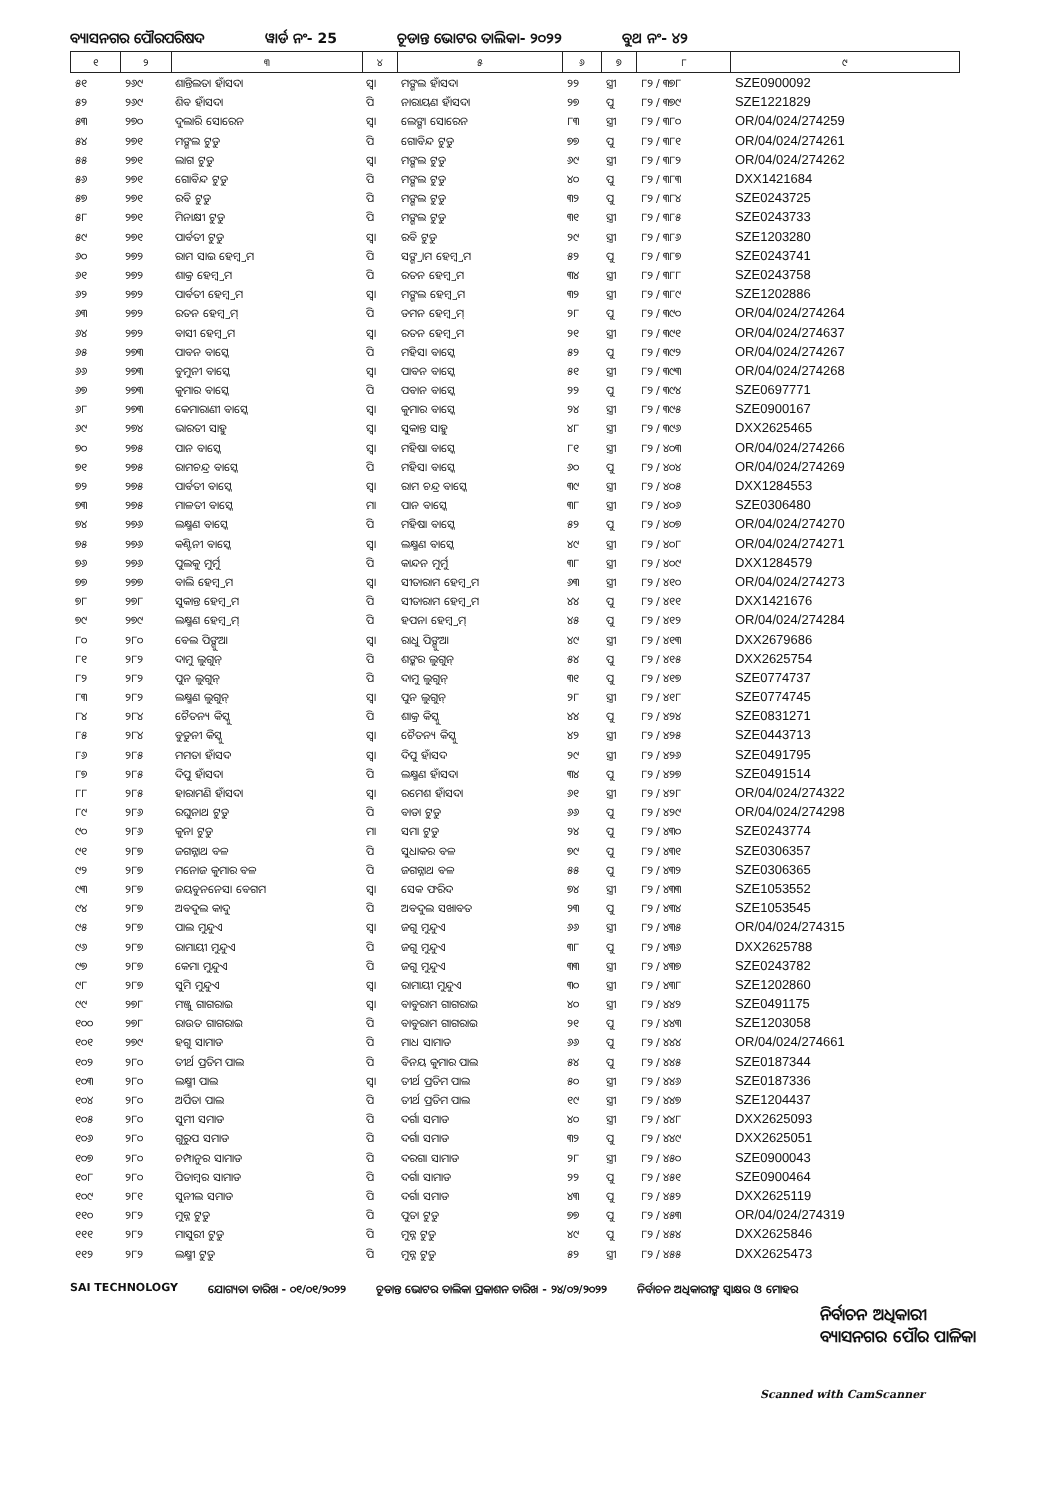ବ୍ୟାସନଗର ପୌରପରିଷଦ ୱାର୍ଡ ନଂ- 25 ଚୂଡାନ୍ତ ଭୋଟର ତାଲିକା- ୨୦୨୨ ବୁଥ ନଂ- ୪୨
| ୧ | ୨ | ୩ | ୪ | ୫ | ୬ | ୭ | ୮ | ୯ |
| --- | --- | --- | --- | --- | --- | --- | --- | --- |
| ୫୧ | ୨୬୯ | ଶାନ୍ତିଲତା ହାଁସଦା | ସ୍ୱା | ମଙ୍ଗଲ ହାଁସଦା | ୨୨ | ସ୍ତ୍ରୀ | ୮୨ / ୩୭୮ | SZE0900092 |
| ୫୨ | ୨୬୯ | ଶିବ ହାଁସଦା | ପି | ନାରାୟଣ ହାଁସଦା | ୨୭ | ପୁ | ୮୨ / ୩୭୯ | SZE1221829 |
| ୫୩ | ୨୭୦ | ଦୁଲାରି ସୋରେନ | ସ୍ୱା | ଲେଙ୍ଗା ସୋରେନ | ୮୩ | ସ୍ତ୍ରୀ | ୮୨ / ୩୮୦ | OR/04/024/274259 |
| ୫୪ | ୨୭୧ | ମଙ୍ଗଲ ଟୁଡୁ | ପି | ଗୋବିନ୍ଦ ଟୁଡୁ | ୭୭ | ପୁ | ୮୨ / ୩୮୧ | OR/04/024/274261 |
| ୫୫ | ୨୭୧ | ଲାଗ ଟୁଡୁ | ସ୍ୱା | ମଙ୍ଗଲ ଟୁଡୁ | ୬୯ | ସ୍ତ୍ରୀ | ୮୨ / ୩୮୨ | OR/04/024/274262 |
| ୫୬ | ୨୭୧ | ଗୋବିନ୍ଦ ଟୁଡୁ | ପି | ମଙ୍ଗଲ ଟୁଡୁ | ୪୦ | ପୁ | ୮୨ / ୩୮୩ | DXX1421684 |
| ୫୭ | ୨୭୧ | ରବି ଟୁଡୁ | ପି | ମଙ୍ଗଲ ଟୁଡୁ | ୩୨ | ପୁ | ୮୨ / ୩୮୪ | SZE0243725 |
| ୫୮ | ୨୭୧ | ମିନାକ୍ଷୀ ଟୁଡୁ | ପି | ମଙ୍ଗଲ ଟୁଡୁ | ୩୧ | ସ୍ତ୍ରୀ | ୮୨ / ୩୮୫ | SZE0243733 |
| ୫୯ | ୨୭୧ | ପାର୍ବତୀ ଟୁଡୁ | ସ୍ୱା | ରବି ଟୁଡୁ | ୨୯ | ସ୍ତ୍ରୀ | ୮୨ / ୩୮୬ | SZE1203280 |
| ୬୦ | ୨୭୨ | ରାମ ସାଇ ହେମ୍ବ୍ରମ | ପି | ସଙ୍ଗ୍ରାମ ହେମ୍ବ୍ରମ | ୫୨ | ପୁ | ୮୨ / ୩୮୭ | SZE0243741 |
| ୬୧ | ୨୭୨ | ଶାକ୍ର ହେମ୍ବ୍ରମ | ପି | ରତନ ହେମ୍ବ୍ରମ | ୩୪ | ସ୍ତ୍ରୀ | ୮୨ / ୩୮୮ | SZE0243758 |
| ୬୨ | ୨୭୨ | ପାର୍ବତୀ ହେମ୍ବ୍ରମ | ସ୍ୱା | ମଙ୍ଗଲ ହେମ୍ବ୍ରମ | ୩୨ | ସ୍ତ୍ରୀ | ୮୨ / ୩୮୯ | SZE1202886 |
| ୬୩ | ୨୭୨ | ରତନ ହେମ୍ବ୍ରମ୍ | ପି | ଡମନ ହେମ୍ବ୍ରମ୍ | ୨୮ | ପୁ | ୮୨ / ୩୯୦ | OR/04/024/274264 |
| ୬୪ | ୨୭୨ | ବାସୀ ହେମ୍ବ୍ରମ | ସ୍ୱା | ରତନ ହେମ୍ବ୍ରମ | ୨୧ | ସ୍ତ୍ରୀ | ୮୨ / ୩୯୧ | OR/04/024/274637 |
| ୬୫ | ୨୭୩ | ପାବନ ବାସ୍କେ | ପି | ମହିସା ବାସ୍କେ | ୫୨ | ପୁ | ୮୨ / ୩୯୨ | OR/04/024/274267 |
| ୬୬ | ୨୭୩ | ବୁମୁନୀ ବାସ୍କେ | ସ୍ୱା | ପାବନ ବାସ୍କେ | ୫୧ | ସ୍ତ୍ରୀ | ୮୨ / ୩୯୩ | OR/04/024/274268 |
| ୬୭ | ୨୭୩ | କୁମାର ବାସ୍କେ | ପି | ପବାନ ବାସ୍କେ | ୨୨ | ପୁ | ୮୨ / ୩୯୪ | SZE0697771 |
| ୬୮ | ୨୭୩ | କେମାରାଣୀ ବାସ୍କେ | ସ୍ୱା | କୁମାର ବାସ୍କେ | ୨୪ | ସ୍ତ୍ରୀ | ୮୨ / ୩୯୫ | SZE0900167 |
| ୬୯ | ୨୭୪ | ଭାରତୀ ସାହୁ | ସ୍ୱା | ସୁକାନ୍ତ ସାହୁ | ୪୮ | ସ୍ତ୍ରୀ | ୮୨ / ୩୯୬ | DXX2625465 |
| ୭୦ | ୨୭୫ | ପାନ ବାସ୍କେ | ସ୍ୱା | ମହିଷା ବାସ୍କେ | ୮୧ | ସ୍ତ୍ରୀ | ୮୨ / ୪୦୩ | OR/04/024/274266 |
| ୭୧ | ୨୭୫ | ରାମଚନ୍ଦ୍ର ବାସ୍କେ | ପି | ମହିସା ବାସ୍କେ | ୬୦ | ପୁ | ୮୨ / ୪୦୪ | OR/04/024/274269 |
| ୭୨ | ୨୭୫ | ପାର୍ବତୀ ବାସ୍କେ | ସ୍ୱା | ରାମ ଚନ୍ଦ୍ର ବାସ୍କେ | ୩୯ | ସ୍ତ୍ରୀ | ୮୨ / ୪୦୫ | DXX1284553 |
| ୭୩ | ୨୭୫ | ମାଳତୀ ବାସ୍କେ | ମା | ପାନ ବାସ୍କେ | ୩୮ | ସ୍ତ୍ରୀ | ୮୨ / ୪୦୬ | SZE0306480 |
| ୭୪ | ୨୭୬ | ଲକ୍ଷ୍ମଣ ବାସ୍କେ | ପି | ମହିଷା ବାସ୍କେ | ୫୨ | ପୁ | ୮୨ / ୪୦୭ | OR/04/024/274270 |
| ୭୫ | ୨୭୬ | କଣ୍ଟିନୀ ବାସ୍କେ | ସ୍ୱା | ଲକ୍ଷ୍ମଣ ବାସ୍କେ | ୪୯ | ସ୍ତ୍ରୀ | ୮୨ / ୪୦୮ | OR/04/024/274271 |
| ୭୬ | ୨୭୬ | ପୁଲକୁ ମୁର୍ମୁ | ପି | କାନ୍ଦନ ମୁର୍ମୁ | ୩୮ | ସ୍ତ୍ରୀ | ୮୨ / ୪୦୯ | DXX1284579 |
| ୭୭ | ୨୭୭ | ବାଲି ହେମ୍ବ୍ରମ | ସ୍ୱା | ସୀତାରାମ ହେମ୍ବ୍ରମ | ୬୩ | ସ୍ତ୍ରୀ | ୮୨ / ୪୧୦ | OR/04/024/274273 |
| ୭୮ | ୨୭୮ | ସୁକାନ୍ତ ହେମ୍ବ୍ରମ | ପି | ସୀତାରାମ ହେମ୍ବ୍ରମ | ୪୪ | ପୁ | ୮୨ / ୪୧୧ | DXX1421676 |
| ୭୯ | ୨୭୯ | ଲକ୍ଷ୍ମଣ ହେମ୍ବ୍ରମ୍ | ପି | ହପନା ହେମ୍ବ୍ରମ୍ | ୪୫ | ପୁ | ୮୨ / ୪୧୨ | OR/04/024/274284 |
| ୮୦ | ୨୮୦ | ବେଲ ପିଙ୍ଗୁଆ | ସ୍ୱା | ରାଧୁ ପିଙ୍ଗୁଆ | ୪୯ | ସ୍ତ୍ରୀ | ୮୨ / ୪୧୩ | DXX2679686 |
| ୮୧ | ୨୮୨ | ଦାମୁ ଲୁଗୁନ୍ | ପି | ଶଙ୍କର ଲୁଗୁନ୍ | ୫୪ | ପୁ | ୮୨ / ୪୧୫ | DXX2625754 |
| ୮୨ | ୨୮୨ | ପୁନ ଲୁଗୁନ୍ | ପି | ଦାମୁ ଲୁଗୁନ୍ | ୩୧ | ପୁ | ୮୨ / ୪୧୭ | SZE0774737 |
| ୮୩ | ୨୮୨ | ଲକ୍ଷ୍ମଣ ଲୁଗୁନ୍ | ସ୍ୱା | ପୁନ ଲୁଗୁନ୍ | ୨୮ | ସ୍ତ୍ରୀ | ୮୨ / ୪୧୮ | SZE0774745 |
| ୮୪ | ୨୮୪ | ଚୈତନ୍ୟ କିସ୍କୁ | ପି | ଶାକ୍ର କିସ୍କୁ | ୪୪ | ପୁ | ୮୨ / ୪୨୪ | SZE0831271 |
| ୮୫ | ୨୮୪ | ବୁଡୁନୀ କିସ୍କୁ | ସ୍ୱା | ଚୈତନ୍ୟ କିସ୍କୁ | ୪୨ | ସ୍ତ୍ରୀ | ୮୨ / ୪୨୫ | SZE0443713 |
| ୮୬ | ୨୮୫ | ମମତା ହାଁସଦ | ସ୍ୱା | ଦିପୁ ହାଁସଦ | ୨୯ | ସ୍ତ୍ରୀ | ୮୨ / ୪୨୬ | SZE0491795 |
| ୮୭ | ୨୮୫ | ଦିପୁ ହାଁସଦା | ପି | ଲକ୍ଷ୍ମଣ ହାଁସଦା | ୩୪ | ପୁ | ୮୨ / ୪୨୭ | SZE0491514 |
| ୮୮ | ୨୮୫ | ହାରାମଣି ହାଁସଦା | ସ୍ୱା | ରମେଶ ହାଁସଦା | ୬୧ | ସ୍ତ୍ରୀ | ୮୨ / ୪୨୮ | OR/04/024/274322 |
| ୮୯ | ୨୮୬ | ରଘୁନାଥ ଟୁଡୁ | ପି | ବାଡା ଟୁଡୁ | ୬୬ | ପୁ | ୮୨ / ୪୨୯ | OR/04/024/274298 |
| ୯୦ | ୨୮୬ | କୁନା ଟୁଡୁ | ମା | ସମା ଟୁଡୁ | ୨୪ | ପୁ | ୮୨ / ୪୩୦ | SZE0243774 |
| ୯୧ | ୨୮୭ | ଜଗନ୍ନାଥ ବଳ | ପି | ସୁଧାକର ବଳ | ୭୯ | ପୁ | ୮୨ / ୪୩୧ | SZE0306357 |
| ୯୨ | ୨୮୭ | ମନୋଜ କୁମାର ବଳ | ପି | ଜଗନ୍ନାଥ ବଳ | ୫୫ | ପୁ | ୮୨ / ୪୩୨ | SZE0306365 |
| ୯୩ | ୨୮୭ | ଜୟବୁନନେସା ବେଗମ | ସ୍ୱା | ସେକ ଫରିଦ | ୭୪ | ସ୍ତ୍ରୀ | ୮୨ / ୪୩୩ | SZE1053552 |
| ୯୪ | ୨୮୭ | ଅବଦୁଲ କାଦୁ | ପି | ଅବଦୁଲ ସଖାବତ | ୨୩ | ପୁ | ୮୨ / ୪୩୪ | SZE1053545 |
| ୯୫ | ୨୮୭ | ପାଲ ମୁନ୍ଦୁଏ | ସ୍ୱା | ଜଗୁ ମୁନ୍ଦୁଏ | ୬୬ | ସ୍ତ୍ରୀ | ୮୨ / ୪୩୫ | OR/04/024/274315 |
| ୯୬ | ୨୮୭ | ରାମାୟୀ ମୁନ୍ଦୁଏ | ପି | ଜଗୁ ମୁନ୍ଦୁଏ | ୩୮ | ପୁ | ୮୨ / ୪୩୬ | DXX2625788 |
| ୯୭ | ୨୮୭ | କେମା ମୁନ୍ଦୁଏ | ପି | ଜଗୁ ମୁନ୍ଦୁଏ | ୩୩ | ସ୍ତ୍ରୀ | ୮୨ / ୪୩୭ | SZE0243782 |
| ୯୮ | ୨୮୭ | ସୁମି ମୁନ୍ଦୁଏ | ସ୍ୱା | ରାମାୟୀ ମୁନ୍ଦୁଏ | ୩୦ | ସ୍ତ୍ରୀ | ୮୨ / ୪୩୮ | SZE1202860 |
| ୯୯ | ୨୭୮ | ମଞ୍ଜୁ ଗାଗରାଇ | ସ୍ୱା | ବାବୁରାମ ଗାଗରାଇ | ୪୦ | ସ୍ତ୍ରୀ | ୮୨ / ୪୪୨ | SZE0491175 |
| ୧୦୦ | ୨୭୮ | ରାଉତ ଗାଗରାଇ | ପି | ବାବୁରାମ ଗାଗରାଇ | ୨୧ | ପୁ | ୮୨ / ୪୪୩ | SZE1203058 |
| ୧୦୧ | ୨୭୯ | ହଗୁ ସାମାଡ | ପି | ମାଧ ସାମାଡ | ୬୬ | ପୁ | ୮୨ / ୪୪୪ | OR/04/024/274661 |
| ୧୦୨ | ୨୮୦ | ତୀର୍ଥ ପ୍ରତିମ ପାଲ | ପି | ବିନୟ କୁମାର ପାଲ | ୫୪ | ପୁ | ୮୨ / ୪୪୫ | SZE0187344 |
| ୧୦୩ | ୨୮୦ | ଲକ୍ଷ୍ମୀ ପାଲ | ସ୍ୱା | ତୀର୍ଥ ପ୍ରତିମ ପାଲ | ୫୦ | ସ୍ତ୍ରୀ | ୮୨ / ୪୪୬ | SZE0187336 |
| ୧୦୪ | ୨୮୦ | ଅର୍ପିତା ପାଲ | ପି | ତୀର୍ଥ ପ୍ରତିମ ପାଲ | ୧୯ | ସ୍ତ୍ରୀ | ୮୨ / ୪୪୭ | SZE1204437 |
| ୧୦୫ | ୨୮୦ | ସୁମୀ ସମାଡ | ପି | ଦର୍ଗା ସମାଡ | ୪୦ | ସ୍ତ୍ରୀ | ୮୨ / ୪୪୮ | DXX2625093 |
| ୧୦୬ | ୨୮୦ | ଗୁରୁପ ସମାଡ | ପି | ଦର୍ଗା ସମାଡ | ୩୨ | ପୁ | ୮୨ / ୪୪୯ | DXX2625051 |
| ୧୦୭ | ୨୮୦ | ଚମ୍ପାନୁର ସାମାଡ | ପି | ଦରଗା ସାମାଡ | ୨୮ | ସ୍ତ୍ରୀ | ୮୨ / ୪୫୦ | SZE0900043 |
| ୧୦୮ | ୨୮୦ | ପିତାମ୍ବର ସାମାଡ | ପି | ଦର୍ଗା ସାମାଡ | ୨୨ | ପୁ | ୮୨ / ୪୫୧ | SZE0900464 |
| ୧୦୯ | ୨୮୧ | ସୁନୀଲ ସମାଡ | ପି | ଦର୍ଗା ସମାଡ | ୪୩ | ପୁ | ୮୨ / ୪୫୨ | DXX2625119 |
| ୧୧୦ | ୨୮୨ | ମୁନ୍ନ ଟୁଡୁ | ପି | ପୁତା ଟୁଡୁ | ୭୭ | ପୁ | ୮୨ / ୪୫୩ | OR/04/024/274319 |
| ୧୧୧ | ୨୮୨ | ମାସୁରୀ ଟୁଡୁ | ପି | ମୁନ୍ନ ଟୁଡୁ | ୪୯ | ପୁ | ୮୨ / ୪୫୪ | DXX2625846 |
| ୧୧୨ | ୨୮୨ | ଲକ୍ଷ୍ମୀ ଟୁଡୁ | ପି | ମୁନ୍ନ ଟୁଡୁ | ୫୨ | ସ୍ତ୍ରୀ | ୮୨ / ୪୫୫ | DXX2625473 |
SAI TECHNOLOGY ଯୋଗ୍ୟତା ତାରିଖ - ୦୧/୦୧/୨୦୨୨ ଚୂଡାନ୍ତ ଭୋଟର ତାଲିକା ପ୍ରକାଶନ ତାରିଖ - ୨୪/୦୨/୨୦୨୨
ନିର୍ବାଚନ ଅଧିକାରୀଙ୍କ ସ୍ୱାକ୍ଷର ଓ ମୋହର
ନିର୍ବାଚନ ଅଧିକାରୀ
ବ୍ୟାସନଗର ପୌର ପାଳିକା
Scanned with CamScanner